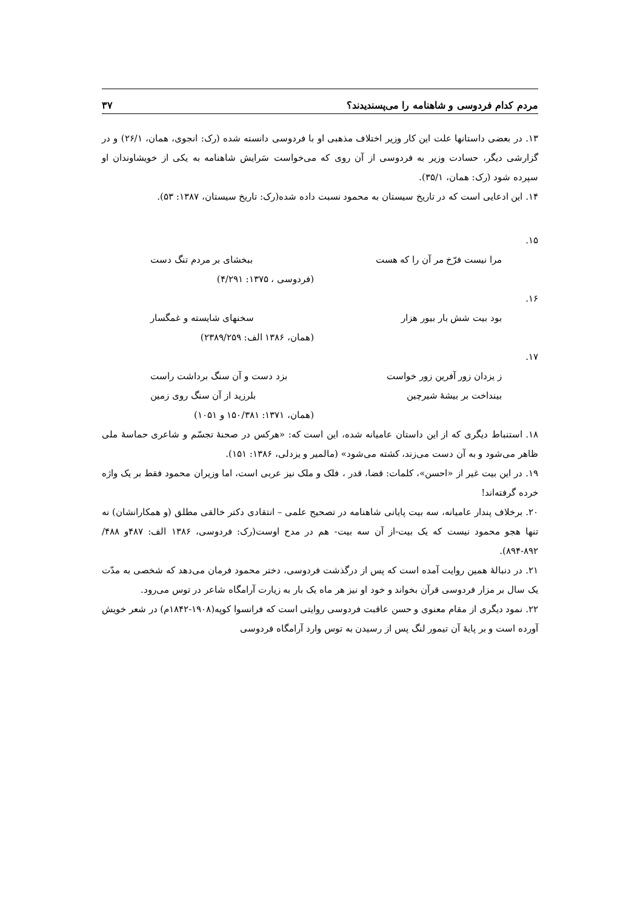مردم کدام فردوسی و شاهنامه را می‌پسندیدند؟ ۳۷
۱۳. در بعضی داستانها علت این کار وزیر اختلاف مذهبی او با فردوسی دانسته شده (رک: انجوی، همان، ۲۶/۱) و در گزارشی دیگر، حسادت وزیر به فردوسی از آن روی که می‌خواست سَرایش شاهنامه به یکی از خویشاوندان او سپرده شود (رک: همان، ۳۵/۱).
۱۴. این ادعایی است که در تاریخ سیستان به محمود نسبت داده شده(رک: تاریخ سیستان، ۱۳۸۷: ۵۳).
۱۵.
مرا نیست فرّخ مر آن را که هست ببخشای بر مردم تنگ دست
(فردوسی ، ۱۳۷۵: ۴/۲۹۱)
۱۶.
بود بیت شش بار بیور هزار سخنهای شایسته و غمگسار
(همان، ۱۳۸۶ الف: ۲۳۸۹/۲۵۹)
۱۷.
ز یزدان زور آفرین زور خواست بزد دست و آن سنگ برداشت راست
بینداخت بر بیشهٔ شیرچین بلرزید از آن سنگ روی زمین
(همان، ۱۳۷۱: ۱۵۰/۳۸۱ و ۱۰۵۱)
۱۸. استنباط دیگری که از این داستان عامیانه شده، این است که: «هرکس در صحنهٔ تجسّم و شاعری حماسهٔ ملی ظاهر می‌شود و به آن دست می‌زند، کشته می‌شود» (مالمیر و یزدلی، ۱۳۸۶: ۱۵۱).
۱۹. در این بیت غیر از «احسن»، کلمات: قضا، قدر ، فلک و ملک نیز عربی است، اما وزیران محمود فقط بر یک واژه خرده گرفته‌اند!
۲۰. برخلاف پندار عامیانه، سه بیت پایانی شاهنامه در تصحیح علمی – انتقادی دکتر خالقی مطلق (و همکارانشان) نه تنها هجو محمود نیست که یک بیت-از آن سه بیت- هم در مدح اوست(رک: فردوسی، ۱۳۸۶ الف: ۴۸۷و ۴۸۸/ ۸۹۲-۸۹۴).
۲۱. در دنبالهٔ همین روایت آمده است که پس از درگذشت فردوسی، دختر محمود فرمان می‌دهد که شخصی به مدّت یک سال بر مزار فردوسی قرآن بخواند و خود او نیز هر ماه یک بار به زیارت آرامگاه شاعر در توس می‌رود.
۲۲. نمود دیگری از مقام معنوی و حسن عاقبت فردوسی روایتی است که فرانسوا کوپه(۱۹۰۸-۱۸۴۲م) در شعر خویش آورده است و بر پایهٔ آن تیمور لنگ پس از رسیدن به توس وارد آرامگاه فردوسی